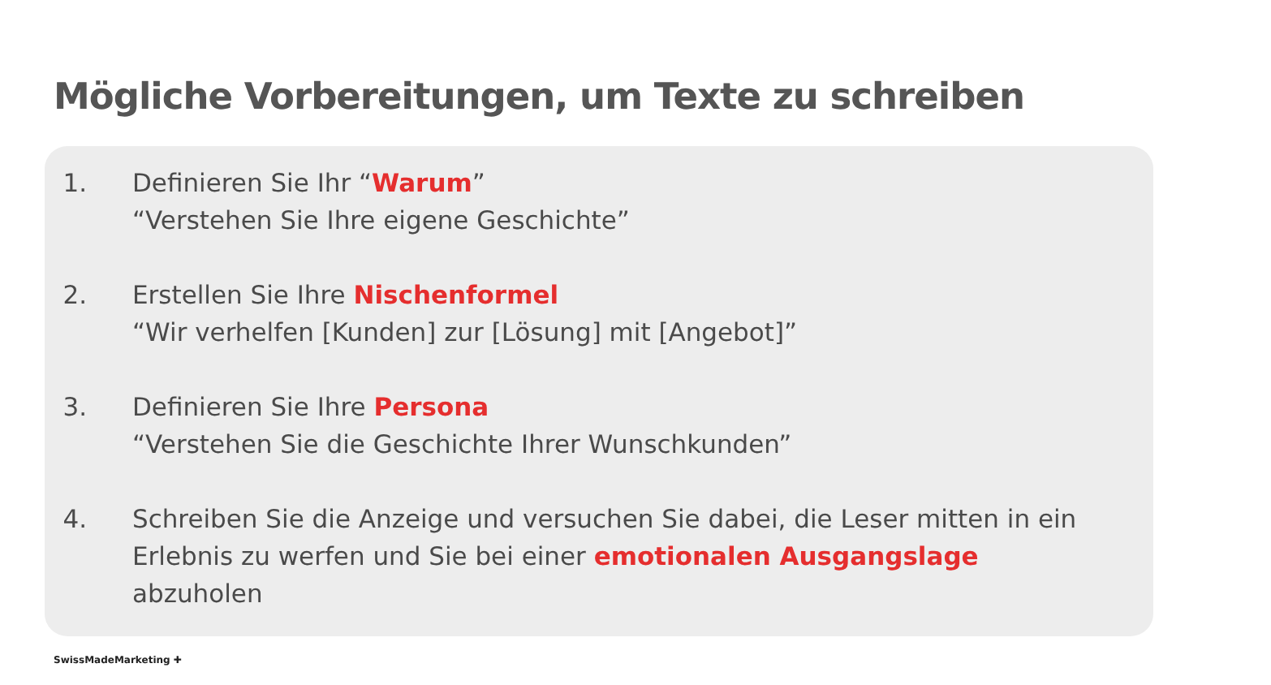Mögliche Vorbereitungen, um Texte zu schreiben
1. Definieren Sie Ihr “Warum”
“Verstehen Sie Ihre eigene Geschichte”
2. Erstellen Sie Ihre Nischenformel
“Wir verhelfen [Kunden] zur [Lösung] mit [Angebot]”
3. Definieren Sie Ihre Persona
“Verstehen Sie die Geschichte Ihrer Wunschkunden”
4. Schreiben Sie die Anzeige und versuchen Sie dabei, die Leser mitten in ein Erlebnis zu werfen und Sie bei einer emotionalen Ausgangslage abzuholen
SwissMadeMarketing ✚